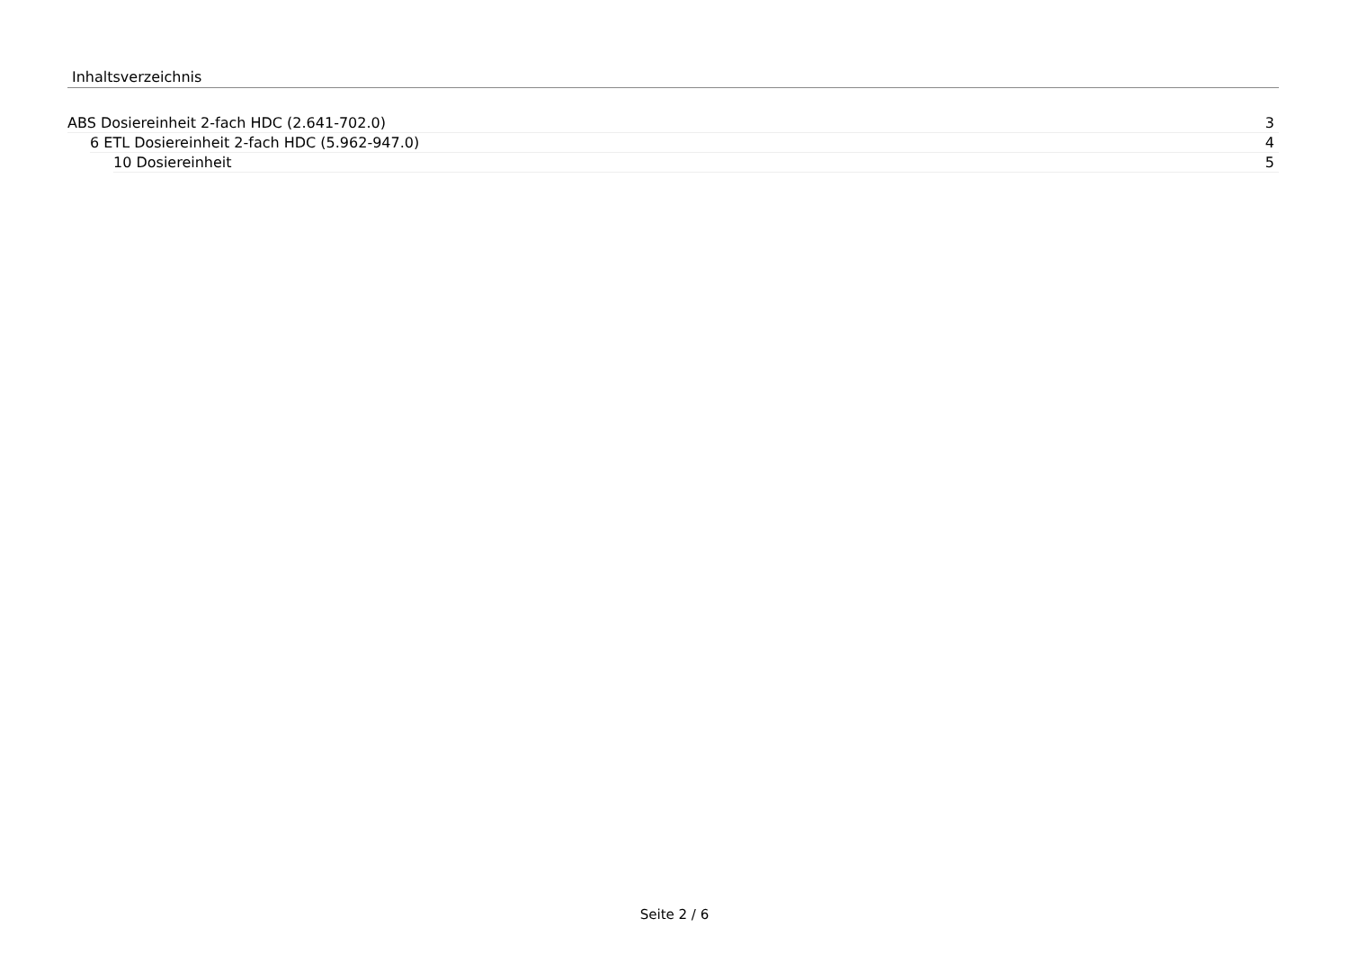Inhaltsverzeichnis
ABS Dosiereinheit 2-fach HDC (2.641-702.0) 3
6 ETL Dosiereinheit 2-fach HDC (5.962-947.0) 4
10 Dosiereinheit 5
Seite 2 / 6